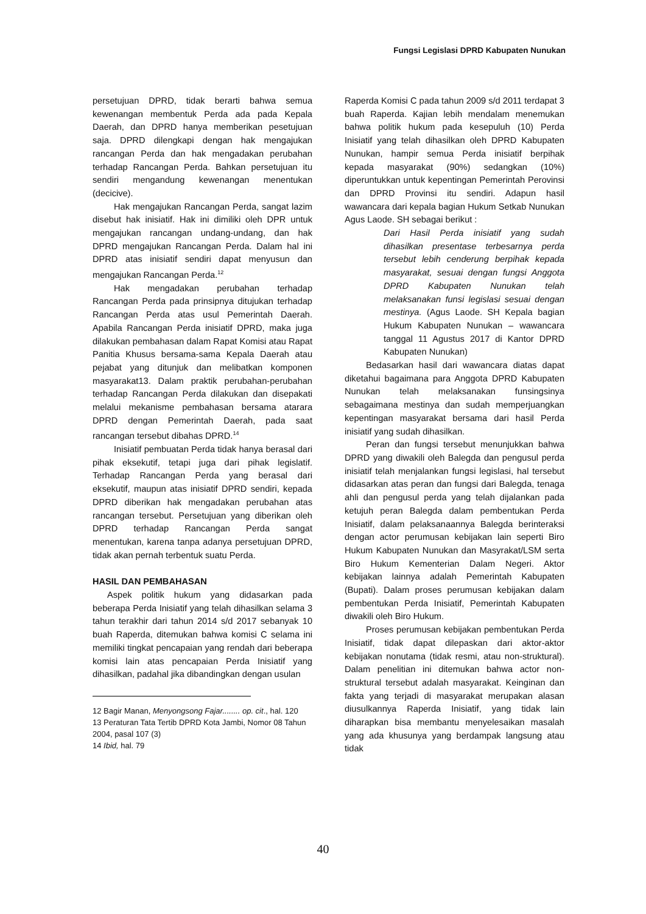Fungsi Legislasi DPRD Kabupaten Nunukan
persetujuan DPRD, tidak berarti bahwa semua kewenangan membentuk Perda ada pada Kepala Daerah, dan DPRD hanya memberikan pesetujuan saja. DPRD dilengkapi dengan hak mengajukan rancangan Perda dan hak mengadakan perubahan terhadap Rancangan Perda. Bahkan persetujuan itu sendiri mengandung kewenangan menentukan (decicive).
Hak mengajukan Rancangan Perda, sangat lazim disebut hak inisiatif. Hak ini dimiliki oleh DPR untuk mengajukan rancangan undang-undang, dan hak DPRD mengajukan Rancangan Perda. Dalam hal ini DPRD atas inisiatif sendiri dapat menyusun dan mengajukan Rancangan Perda.<sup>12</sup>
Hak mengadakan perubahan terhadap Rancangan Perda pada prinsipnya ditujukan terhadap Rancangan Perda atas usul Pemerintah Daerah. Apabila Rancangan Perda inisiatif DPRD, maka juga dilakukan pembahasan dalam Rapat Komisi atau Rapat Panitia Khusus bersama-sama Kepala Daerah atau pejabat yang ditunjuk dan melibatkan komponen masyarakat13. Dalam praktik perubahan-perubahan terhadap Rancangan Perda dilakukan dan disepakati melalui mekanisme pembahasan bersama atarara DPRD dengan Pemerintah Daerah, pada saat rancangan tersebut dibahas DPRD.<sup>14</sup>
Inisiatif pembuatan Perda tidak hanya berasal dari pihak eksekutif, tetapi juga dari pihak legislatif. Terhadap Rancangan Perda yang berasal dari eksekutif, maupun atas inisiatif DPRD sendiri, kepada DPRD diberikan hak mengadakan perubahan atas rancangan tersebut. Persetujuan yang diberikan oleh DPRD terhadap Rancangan Perda sangat menentukan, karena tanpa adanya persetujuan DPRD, tidak akan pernah terbentuk suatu Perda.
HASIL DAN PEMBAHASAN
Aspek politik hukum yang didasarkan pada beberapa Perda Inisiatif yang telah dihasilkan selama 3 tahun terakhir dari tahun 2014 s/d 2017 sebanyak 10 buah Raperda, ditemukan bahwa komisi C selama ini memiliki tingkat pencapaian yang rendah dari beberapa komisi lain atas pencapaian Perda Inisiatif yang dihasilkan, padahal jika dibandingkan dengan usulan
12 Bagir Manan, Menyongsong Fajar........ op. cit., hal. 120
13 Peraturan Tata Tertib DPRD Kota Jambi, Nomor 08 Tahun 2004, pasal 107 (3)
14 Ibid, hal. 79
Raperda Komisi C pada tahun 2009 s/d 2011 terdapat 3 buah Raperda. Kajian lebih mendalam menemukan bahwa politik hukum pada kesepuluh (10) Perda Inisiatif yang telah dihasilkan oleh DPRD Kabupaten Nunukan, hampir semua Perda inisiatif berpihak kepada masyarakat (90%) sedangkan (10%) diperuntukkan untuk kepentingan Pemerintah Perovinsi dan DPRD Provinsi itu sendiri. Adapun hasil wawancara dari kepala bagian Hukum Setkab Nunukan Agus Laode. SH sebagai berikut :
Dari Hasil Perda inisiatif yang sudah dihasilkan presentase terbesarnya perda tersebut lebih cenderung berpihak kepada masyarakat, sesuai dengan fungsi Anggota DPRD Kabupaten Nunukan telah melaksanakan funsi legislasi sesuai dengan mestinya. (Agus Laode. SH Kepala bagian Hukum Kabupaten Nunukan – wawancara tanggal 11 Agustus 2017 di Kantor DPRD Kabupaten Nunukan)
Bedasarkan hasil dari wawancara diatas dapat diketahui bagaimana para Anggota DPRD Kabupaten Nunukan telah melaksanakan funsingsinya sebagaimana mestinya dan sudah memperjuangkan kepentingan masyarakat bersama dari hasil Perda inisiatif yang sudah dihasilkan.
Peran dan fungsi tersebut menunjukkan bahwa DPRD yang diwakili oleh Balegda dan pengusul perda inisiatif telah menjalankan fungsi legislasi, hal tersebut didasarkan atas peran dan fungsi dari Balegda, tenaga ahli dan pengusul perda yang telah dijalankan pada ketujuh peran Balegda dalam pembentukan Perda Inisiatif, dalam pelaksanaannya Balegda berinteraksi dengan actor perumusan kebijakan lain seperti Biro Hukum Kabupaten Nunukan dan Masyrakat/LSM serta Biro Hukum Kementerian Dalam Negeri. Aktor kebijakan lainnya adalah Pemerintah Kabupaten (Bupati). Dalam proses perumusan kebijakan dalam pembentukan Perda Inisiatif, Pemerintah Kabupaten diwakili oleh Biro Hukum.
Proses perumusan kebijakan pembentukan Perda Inisiatif, tidak dapat dilepaskan dari aktor-aktor kebijakan nonutama (tidak resmi, atau non-struktural). Dalam penelitian ini ditemukan bahwa actor non-struktural tersebut adalah masyarakat. Keinginan dan fakta yang terjadi di masyarakat merupakan alasan diusulkannya Raperda Inisiatif, yang tidak lain diharapkan bisa membantu menyelesaikan masalah yang ada khusunya yang berdampak langsung atau tidak
40